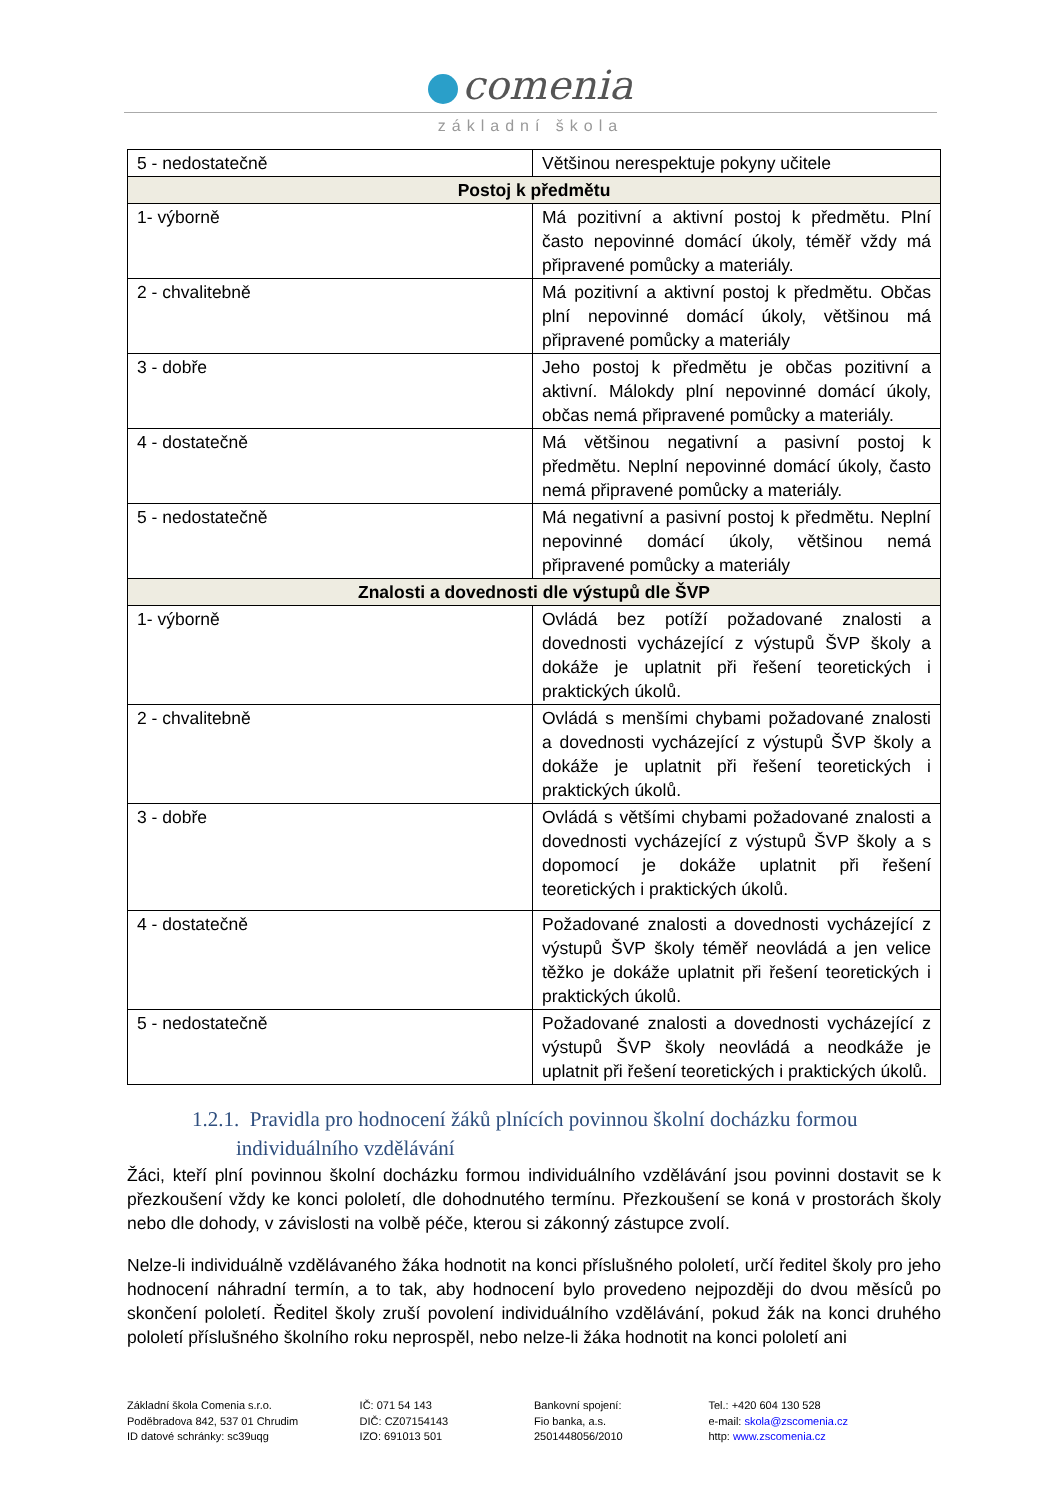comenia
základní škola
| 5 - nedostatečně | Většinou nerespektuje pokyny učitele |
| Postoj k předmětu | |
| 1- výborně | Má pozitivní a aktivní postoj k předmětu. Plní často nepovinné domácí úkoly, téměř vždy má připravené pomůcky a materiály. |
| 2 - chvalitebně | Má pozitivní a aktivní postoj k předmětu. Občas plní nepovinné domácí úkoly, většinou má připravené pomůcky a materiály |
| 3 - dobře | Jeho postoj k předmětu je občas pozitivní a aktivní. Málokdy plní nepovinné domácí úkoly, občas nemá připravené pomůcky a materiály. |
| 4 - dostatečně | Má většinou negativní a pasivní postoj k předmětu. Neplní nepovinné domácí úkoly, často nemá připravené pomůcky a materiály. |
| 5 - nedostatečně | Má negativní a pasivní postoj k předmětu. Neplní nepovinné domácí úkoly, většinou nemá připravené pomůcky a materiály |
| Znalosti a dovednosti dle výstupů dle ŠVP | |
| 1- výborně | Ovládá bez potíží požadované znalosti a dovednosti vycházející z výstupů ŠVP školy a dokáže je uplatnit při řešení teoretických i praktických úkolů. |
| 2 - chvalitebně | Ovládá s menšími chybami požadované znalosti a dovednosti vycházející z výstupů ŠVP školy a dokáže je uplatnit při řešení teoretických i praktických úkolů. |
| 3 - dobře | Ovládá s většími chybami požadované znalosti a dovednosti vycházející z výstupů ŠVP školy a s dopomocí je dokáže uplatnit při řešení teoretických i praktických úkolů. |
| 4 - dostatečně | Požadované znalosti a dovednosti vycházející z výstupů ŠVP školy téměř neovládá a jen velice těžko je dokáže uplatnit při řešení teoretických i praktických úkolů. |
| 5 - nedostatečně | Požadované znalosti a dovednosti vycházející z výstupů ŠVP školy neovládá a neodkáže je uplatnit při řešení teoretických i praktických úkolů. |
1.2.1. Pravidla pro hodnocení žáků plnících povinnou školní docházku formou
individuálního vzdělávání
Žáci, kteří plní povinnou školní docházku formou individuálního vzdělávání jsou povinni dostavit se k přezkoušení vždy ke konci pololetí, dle dohodnutého termínu. Přezkoušení se koná v prostorách školy nebo dle dohody, v závislosti na volbě péče, kterou si zákonný zástupce zvolí.
Nelze-li individuálně vzdělávaného žáka hodnotit na konci příslušného pololetí, určí ředitel školy pro jeho hodnocení náhradní termín, a to tak, aby hodnocení bylo provedeno nejpozději do dvou měsíců po skončení pololetí. Ředitel školy zruší povolení individuálního vzdělávání, pokud žák na konci druhého pololetí příslušného školního roku neprospěl, nebo nelze-li žáka hodnotit na konci pololetí ani
Základní škola Comenia s.r.o.
Poděbradova 842, 537 01 Chrudim
ID datové schránky: sc39uqg
IČ: 071 54 143
DIČ: CZ07154143
IZO: 691013 501
Bankovní spojení:
Fio banka, a.s.
2501448056/2010
Tel.: +420 604 130 528
e-mail: skola@zscomenia.cz
http: www.zscomenia.cz